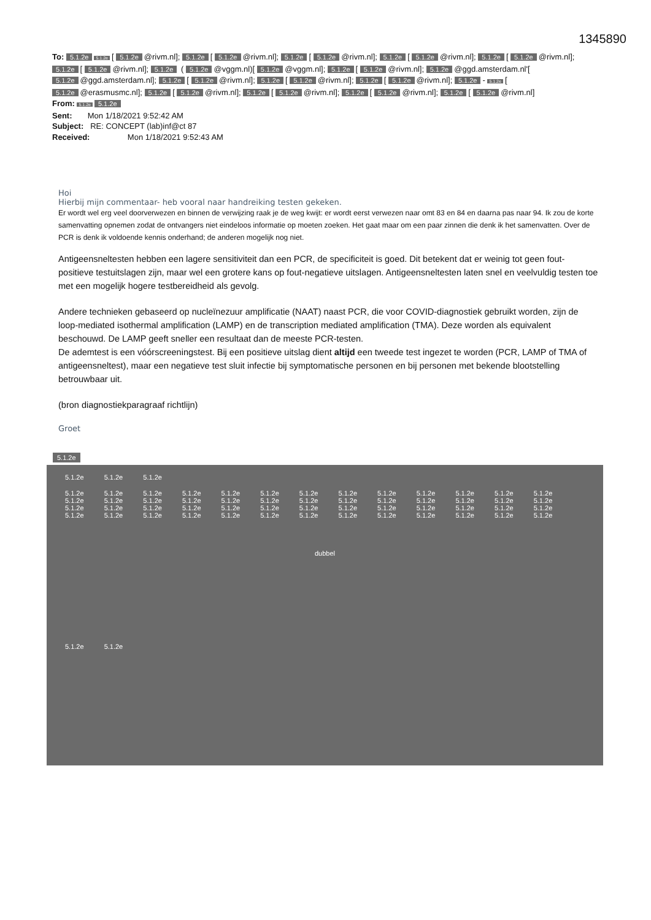1345890
To: 5.1.2e 5.1.2e [ 5.1.2e @rivm.nl]; 5.1.2e [ 5.1.2e @rivm.nl]; 5.1.2e [ 5.1.2e @rivm.nl]; 5.1.2e [ 5.1.2e @rivm.nl]; 5.1.2e [ 5.1.2e @rivm.nl]; 5.1.2e [ 5.1.2e @rivm.nl]; 5.1.2e ( 5.1.2e @vggm.nl)[ 5.1.2e @vggm.nl]; 5.1.2e [ 5.1.2e @rivm.nl]; 5.1.2e @ggd.amsterdam.nl'[ 5.1.2e @ggd.amsterdam.nl]; 5.1.2e [ 5.1.2e @rivm.nl]; 5.1.2e [ 5.1.2e @rivm.nl]; 5.1.2e [ 5.1.2e @rivm.nl]; 5.1.2e - 5.1.2e [ 5.1.2e @erasmusmc.nl]; 5.1.2e [ 5.1.2e @rivm.nl]; 5.1.2e [ 5.1.2e @rivm.nl]; 5.1.2e [ 5.1.2e @rivm.nl]; 5.1.2e [ 5.1.2e @rivm.nl]
From: 5.1.2e 5.1.2e
Sent: Mon 1/18/2021 9:52:42 AM
Subject: RE: CONCEPT (lab)inf@ct 87
Received: Mon 1/18/2021 9:52:43 AM
Hoi
Hierbij mijn commentaar- heb vooral naar handreiking testen gekeken.
Er wordt wel erg veel doorverwezen en binnen de verwijzing raak je de weg kwijt: er wordt eerst verwezen naar omt 83 en 84 en daarna pas naar 94. Ik zou de korte samenvatting opnemen zodat de ontvangers niet eindeloos informatie op moeten zoeken. Het gaat maar om een paar zinnen die denk ik het samenvatten. Over de PCR is denk ik voldoende kennis onderhand; de anderen mogelijk nog niet.
Antigeensneltesten hebben een lagere sensitiviteit dan een PCR, de specificiteit is goed. Dit betekent dat er weinig tot geen fout-positieve testuitslagen zijn, maar wel een grotere kans op fout-negatieve uitslagen. Antigeensneltesten laten snel en veelvuldig testen toe met een mogelijk hogere testbereidheid als gevolg.
Andere technieken gebaseerd op nucleïnezuur amplificatie (NAAT) naast PCR, die voor COVID-diagnostiek gebruikt worden, zijn de loop-mediated isothermal amplification (LAMP) en de transcription mediated amplification (TMA). Deze worden als equivalent beschouwd. De LAMP geeft sneller een resultaat dan de meeste PCR-testen.
De ademtest is een vóórscreeningstest. Bij een positieve uitslag dient altijd een tweede test ingezet te worden (PCR, LAMP of TMA of antigeensneltest), maar een negatieve test sluit infectie bij symptomatische personen en bij personen met bekende blootstelling betrouwbaar uit.
(bron diagnostiekparagraaf richtlijn)
Groet
5.1.2e
5.1.2e 5.1.2e 5.1.2e
5.1.2e 5.1.2e 5.1.2e 5.1.2e 5.1.2e 5.1.2e 5.1.2e 5.1.2e 5.1.2e 5.1.2e 5.1.2e 5.1.2e 5.1.2e 5.1.2e 5.1.2e 5.1.2e 5.1.2e 5.1.2e 5.1.2e 5.1.2e 5.1.2e 5.1.2e 5.1.2e 5.1.2e 5.1.2e 5.1.2e 5.1.2e 5.1.2e 5.1.2e 5.1.2e 5.1.2e 5.1.2e 5.1.2e 5.1.2e 5.1.2e 5.1.2e 5.1.2e 5.1.2e 5.1.2e 5.1.2e 5.1.2e 5.1.2e 5.1.2e 5.1.2e 5.1.2e 5.1.2e 5.1.2e 5.1.2e 5.1.2e 5.1.2e 5.1.2e 5.1.2e
dubbel
5.1.2e 5.1.2e